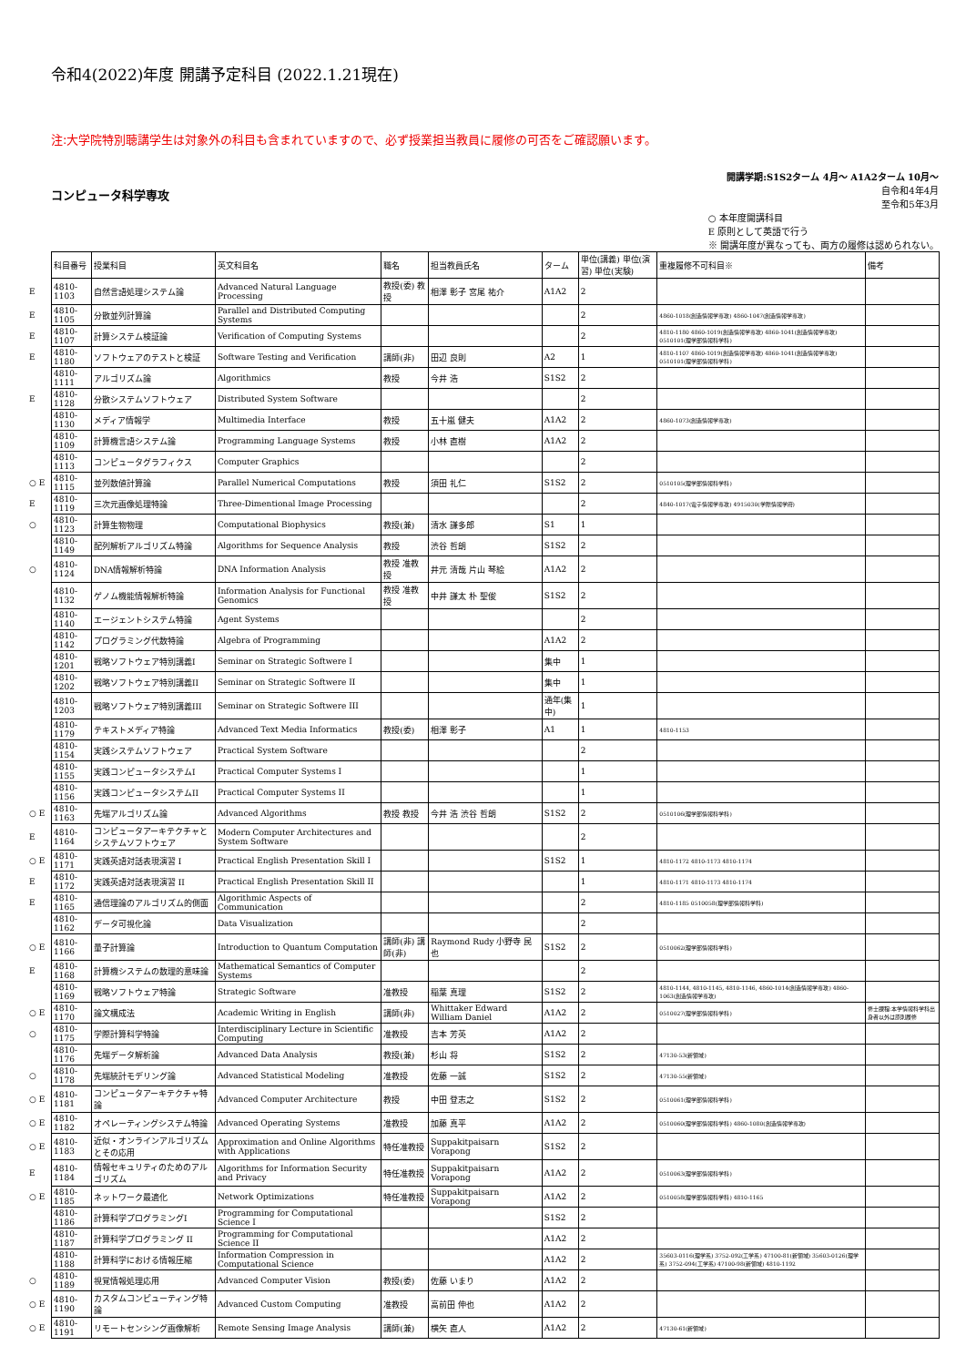令和4(2022)年度 開講予定科目 (2022.1.21現在)
注:大学院特別聴講学生は対象外の科目も含まれていますので、必ず授業担当教員に履修の可否をご確認願います。
コンピュータ科学専攻
開講学期:S1S2ターム 4月～ A1A2ターム 10月～
自令和4年4月
至令和5年3月
○ 本年度開講科目
E 原則として英語で行う
※ 開講年度が異なっても、両方の履修は認められない。
| | 科目番号 | 授業科目 | 英文科目名 | 職名 | 担当教員氏名 | ターム | 単位(講義) 単位(演習) 単位(実験) | 重複履修不可科目※ | 備考 |
| E | 4810-1103 | 自然言語処理システム論 | Advanced Natural Language Processing | 教授(委) 教授 | 相澤 彰子 宮尾 祐介 | A1A2 | 2 | | |
| E | 4810-1105 | 分散並列計算論 | Parallel and Distributed Computing Systems | | | | 2 | 4860-1018(創造情報学専攻) 4860-1047(創造情報学専攻) | |
| E | 4810-1107 | 計算システム検証論 | Verification of Computing Systems | | | | 2 | 4810-1180 4860-1019(創造情報学専攻) 4860-1041(創造情報学専攻) 0510101(理学部情報科学科) | |
| E | 4810-1180 | ソフトウェアのテストと検証 | Software Testing and Verification | 講師(非) | 田辺 良則 | A2 | 1 | 4810-1107 4860-1019(創造情報学専攻) 4860-1041(創造情報学専攻) 0510101(理学部情報科学科) | |
| | 4810-1111 | アルゴリズム論 | Algorithmics | 教授 | 今井 浩 | S1S2 | 2 | | |
| E | 4810-1128 | 分散システムソフトウェア | Distributed System Software | | | | 2 | | |
| | 4810-1130 | メディア情報学 | Multimedia Interface | 教授 | 五十嵐 健夫 | A1A2 | 2 | 4860-1073(創造情報学専攻) | |
| | 4810-1109 | 計算機言語システム論 | Programming Language Systems | 教授 | 小林 直樹 | A1A2 | 2 | | |
| | 4810-1113 | コンピュータグラフィクス | Computer Graphics | | | | 2 | | |
| ○ E | 4810-1115 | 並列数値計算論 | Parallel Numerical Computations | 教授 | 須田 礼仁 | S1S2 | 2 | 0510105(理学部情報科学科) | |
| E | 4810-1119 | 三次元画像処理特論 | Three-Dimentional Image Processing | | | | 2 | 4840-1017(電子情報学専攻) 4915030(学際情報学府) | |
| ○ | 4810-1123 | 計算生物物理 | Computational Biophysics | 教授(兼) | 清水 謙多郎 | S1 | 1 | | |
| | 4810-1149 | 配列解析アルゴリズム特論 | Algorithms for Sequence Analysis | 教授 | 渋谷 哲朗 | S1S2 | 2 | | |
| ○ | 4810-1124 | DNA情報解析特論 | DNA Information Analysis | 教授 准教授 | 井元 清哉 片山 琴絵 | A1A2 | 2 | | |
| | 4810-1132 | ゲノム機能情報解析特論 | Information Analysis for Functional Genomics | 教授 准教授 | 中井 謙太 朴 聖俊 | S1S2 | 2 | | |
| | 4810-1140 | エージェントシステム特論 | Agent Systems | | | | 2 | | |
| | 4810-1142 | プログラミング代数特論 | Algebra of Programming | | | A1A2 | 2 | | |
| | 4810-1201 | 戦略ソフトウェア特別講義I | Seminar on Strategic Softwere I | | | 集中 | 1 | | |
| | 4810-1202 | 戦略ソフトウェア特別講義II | Seminar on Strategic Softwere II | | | 集中 | 1 | | |
| | 4810-1203 | 戦略ソフトウェア特別講義III | Seminar on Strategic Softwere III | | | 通年(集中) | 1 | | |
| | 4810-1179 | テキストメディア特論 | Advanced Text Media Informatics | 教授(委) | 相澤 彰子 | A1 | 1 | 4810-1153 | |
| | 4810-1154 | 実践システムソフトウェア | Practical System Software | | | | 2 | | |
| | 4810-1155 | 実践コンピュータシステムI | Practical Computer Systems I | | | | 1 | | |
| | 4810-1156 | 実践コンピュータシステムII | Practical Computer Systems II | | | | 1 | | |
| ○ E | 4810-1163 | 先端アルゴリズム論 | Advanced Algorithms | 教授 教授 | 今井 浩 渋谷 哲朗 | S1S2 | 2 | 0510106(理学部情報科学科) | |
| E | 4810-1164 | コンピュータアーキテクチャとシステムソフトウェア | Modern Computer Architectures and System Software | | | | 2 | | |
| ○ E | 4810-1171 | 実践英語対話表現演習 I | Practical English Presentation Skill I | | | S1S2 | 1 | 4810-1172 4810-1173 4810-1174 | |
| E | 4810-1172 | 実践英語対話表現演習 II | Practical English Presentation Skill II | | | | 1 | 4810-1171 4810-1173 4810-1174 | |
| E | 4810-1165 | 通信理論のアルゴリズム的側面 | Algorithmic Aspects of Communication | | | | 2 | 4810-1185 0510058(理学部情報科学科) | |
| | 4810-1162 | データ可視化論 | Data Visualization | | | | 2 | | |
| ○ E | 4810-1166 | 量子計算論 | Introduction to Quantum Computation | 講師(非) 講師(非) | Raymond Rudy 小野寺 民也 | S1S2 | 2 | 0510062(理学部情報科学科) | |
| E | 4810-1168 | 計算機システムの数理的意味論 | Mathematical Semantics of Computer Systems | | | | 2 | | |
| | 4810-1169 | 戦略ソフトウェア特論 | Strategic Software | 准教授 | 稲葉 真理 | S1S2 | 2 | 4810-1144, 4810-1145, 4810-1146, 4860-1014(創造情報学専攻) 4860-1063(創造情報学専攻) | |
| ○ E | 4810-1170 | 論文構成法 | Academic Writing in English | 講師(非) | Whittaker Edward William Daniel | A1A2 | 2 | 0510027(理学部情報科学科) | 修士課程:本学情報科学科出身者以外は原則履修 |
| ○ | 4810-1175 | 学際計算科学特論 | Interdisciplinary Lecture in Scientific Computing | 准教授 | 吉本 芳英 | A1A2 | 2 | | |
| | 4810-1176 | 先端データ解析論 | Advanced Data Analysis | 教授(兼) | 杉山 将 | S1S2 | 2 | 47130-53(新領域) | |
| ○ | 4810-1178 | 先端統計モデリング論 | Advanced Statistical Modeling | 准教授 | 佐藤 一誠 | S1S2 | 2 | 47130-55(新領域) | |
| ○ E | 4810-1181 | コンピュータアーキテクチャ特論 | Advanced Computer Architecture | 教授 | 中田 登志之 | S1S2 | 2 | 0510061(理学部情報科学科) | |
| ○ E | 4810-1182 | オペレーティングシステム特論 | Advanced Operating Systems | 准教授 | 加藤 真平 | A1A2 | 2 | 0510060(理学部情報科学科) 4860-1080(創造情報学専攻) | |
| ○ E | 4810-1183 | 近似・オンラインアルゴリズムとその応用 | Approximation and Online Algorithms with Applications | 特任准教授 | Suppakitpaisarn Vorapong | S1S2 | 2 | | |
| E | 4810-1184 | 情報セキュリティのためのアルゴリズム | Algorithms for Information Security and Privacy | 特任准教授 | Suppakitpaisarn Vorapong | A1A2 | 2 | 0510063(理学部情報科学科) | |
| ○ E | 4810-1185 | ネットワーク最適化 | Network Optimizations | 特任准教授 | Suppakitpaisarn Vorapong | A1A2 | 2 | 0510058(理学部情報科学科) 4810-1165 | |
| | 4810-1186 | 計算科学プログラミングI | Programming for Computational Science I | | | S1S2 | 2 | | |
| | 4810-1187 | 計算科学プログラミング II | Programming for Computational Science II | | | A1A2 | 2 | | |
| | 4810-1188 | 計算科学における情報圧縮 | Information Compression in Computational Science | | | A1A2 | 2 | 35603-0116(理学系) 3752-092(工学系) 47100-81(新領域) 35603-0126(理学系) 3752-094(工学系) 47100-98(新領域) 4810-1192 | |
| ○ | 4810-1189 | 視覚情報処理応用 | Advanced Computer Vision | 教授(委) | 佐藤 いまり | A1A2 | 2 | | |
| ○ E | 4810-1190 | カスタムコンピューティング特論 | Advanced Custom Computing | 准教授 | 高前田 伸也 | A1A2 | 2 | | |
| ○ E | 4810-1191 | リモートセンシング画像解析 | Remote Sensing Image Analysis | 講師(兼) | 横矢 直人 | A1A2 | 2 | 47130-61(新領域) | |